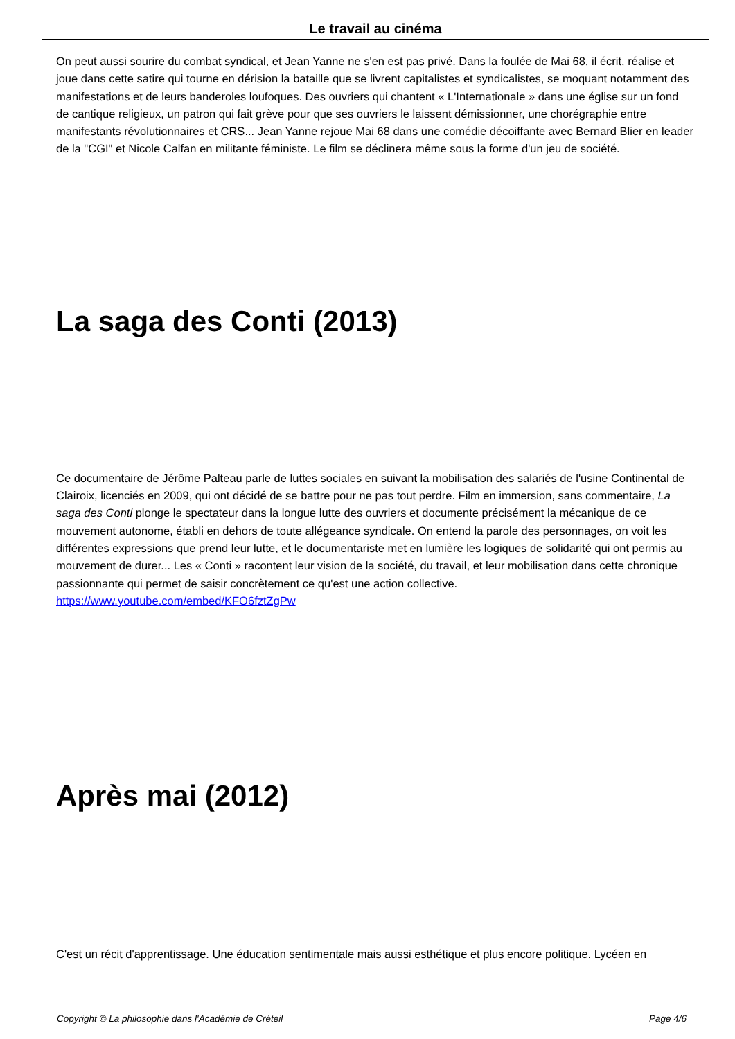Le travail au cinéma
On peut aussi sourire du combat syndical, et Jean Yanne ne s'en est pas privé. Dans la foulée de Mai 68, il écrit, réalise et joue dans cette satire qui tourne en dérision la bataille que se livrent capitalistes et syndicalistes, se moquant notamment des manifestations et de leurs banderoles loufoques. Des ouvriers qui chantent « L'Internationale » dans une église sur un fond de cantique religieux, un patron qui fait grève pour que ses ouvriers le laissent démissionner, une chorégraphie entre manifestants révolutionnaires et CRS... Jean Yanne rejoue Mai 68 dans une comédie décoiffante avec Bernard Blier en leader de la "CGI" et Nicole Calfan en militante féministe. Le film se déclinera même sous la forme d'un jeu de société.
La saga des Conti (2013)
Ce documentaire de Jérôme Palteau parle de luttes sociales en suivant la mobilisation des salariés de l'usine Continental de Clairoix, licenciés en 2009, qui ont décidé de se battre pour ne pas tout perdre. Film en immersion, sans commentaire, La saga des Conti plonge le spectateur dans la longue lutte des ouvriers et documente précisément la mécanique de ce mouvement autonome, établi en dehors de toute allégeance syndicale. On entend la parole des personnages, on voit les différentes expressions que prend leur lutte, et le documentariste met en lumière les logiques de solidarité qui ont permis au mouvement de durer... Les « Conti » racontent leur vision de la société, du travail, et leur mobilisation dans cette chronique passionnante qui permet de saisir concrètement ce qu'est une action collective. https://www.youtube.com/embed/KFO6fztZgPw
Après mai (2012)
C'est un récit d'apprentissage. Une éducation sentimentale mais aussi esthétique et plus encore politique. Lycéen en
Copyright © La philosophie dans l'Académie de Créteil Page 4/6